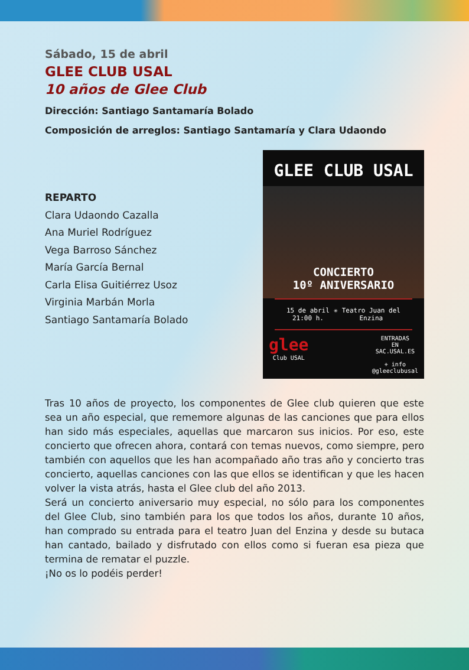Sábado, 15 de abril
GLEE CLUB USAL
10 años de Glee Club
Dirección: Santiago Santamaría Bolado
Composición de arreglos: Santiago Santamaría y Clara Udaondo
REPARTO
Clara Udaondo Cazalla
Ana Muriel Rodríguez
Vega Barroso Sánchez
María García Bernal
Carla Elisa Guitiérrez Usoz
Virginia Marbán Morla
Santiago Santamaría Bolado
GLEE CLUB USAL
CONCIERTO
10º ANIVERSARIO
15 de abril
21:00 h. ✳ Teatro Juan del
Enzina
glee
Club USAL ENTRADAS
EN
SAC.USAL.ES
+ info
@gleeclubusal
Tras 10 años de proyecto, los componentes de Glee club quieren que este sea un año especial, que rememore algunas de las canciones que para ellos han sido más especiales, aquellas que marcaron sus inicios. Por eso, este concierto que ofrecen ahora, contará con temas nuevos, como siempre, pero también con aquellos que les han acompañado año tras año y concierto tras concierto, aquellas canciones con las que ellos se identifican y que les hacen volver la vista atrás, hasta el Glee club del año 2013.
Será un concierto aniversario muy especial, no sólo para los componentes del Glee Club, sino también para los que todos los años, durante 10 años, han comprado su entrada para el teatro Juan del Enzina y desde su butaca han cantado, bailado y disfrutado con ellos como si fueran esa pieza que termina de rematar el puzzle.
¡No os lo podéis perder!